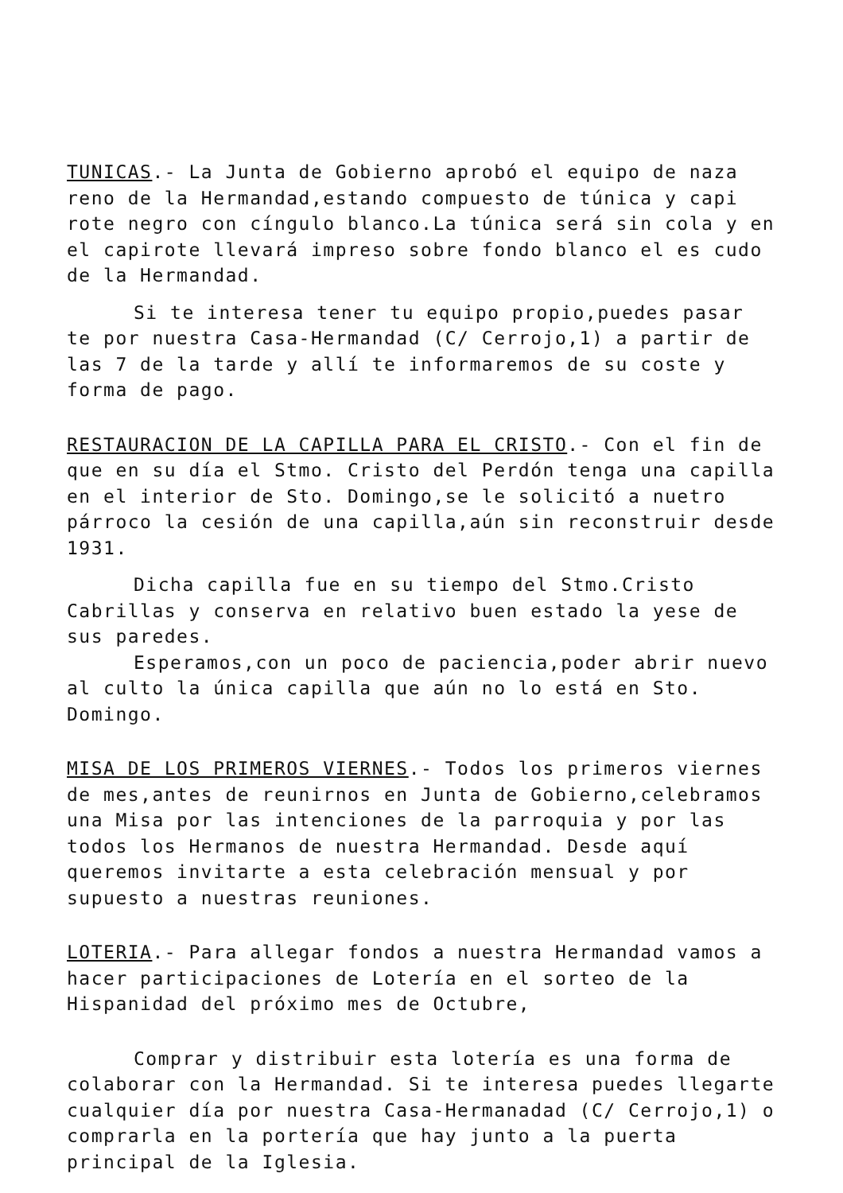TUNICAS.- La Junta de Gobierno aprobó el equipo de naza reno de la Hermandad,estando compuesto de túnica y capi rote negro con cíngulo blanco.La túnica será sin cola y en el capirote llevará impreso sobre fondo blanco el es cudo de la Hermandad.
Si te interesa tener tu equipo propio,puedes pasar te por nuestra Casa-Hermandad (C/ Cerrojo,1) a partir de las 7 de la tarde y allí te informaremos de su coste y forma de pago.
RESTAURACION DE LA CAPILLA PARA EL CRISTO.- Con el fin de que en su día el Stmo. Cristo del Perdón tenga una capilla en el interior de Sto. Domingo,se le solicitó a nuetro párroco la cesión de una capilla,aún sin reconstruir desde 1931.
Dicha capilla fue en su tiempo del Stmo.Cristo Cabrillas y conserva en relativo buen estado la yese de sus paredes.
Esperamos,con un poco de paciencia,poder abrir nuevo al culto la única capilla que aún no lo está en Sto. Domingo.
MISA DE LOS PRIMEROS VIERNES.- Todos los primeros viernes de mes,antes de reunirnos en Junta de Gobierno,celebramos una Misa por las intenciones de la parroquia y por las todos los Hermanos de nuestra Hermandad. Desde aquí queremos invitarte a esta celebración mensual y por supuesto a nuestras reuniones.
LOTERIA.- Para allegar fondos a nuestra Hermandad vamos a hacer participaciones de Lotería en el sorteo de la Hispanidad del próximo mes de Octubre,
Comprar y distribuir esta lotería es una forma de colaborar con la Hermandad. Si te interesa puedes llegarte cualquier día por nuestra Casa-Hermanadad (C/ Cerrojo,1) o comprarla en la portería que hay junto a la puerta principal de la Iglesia.